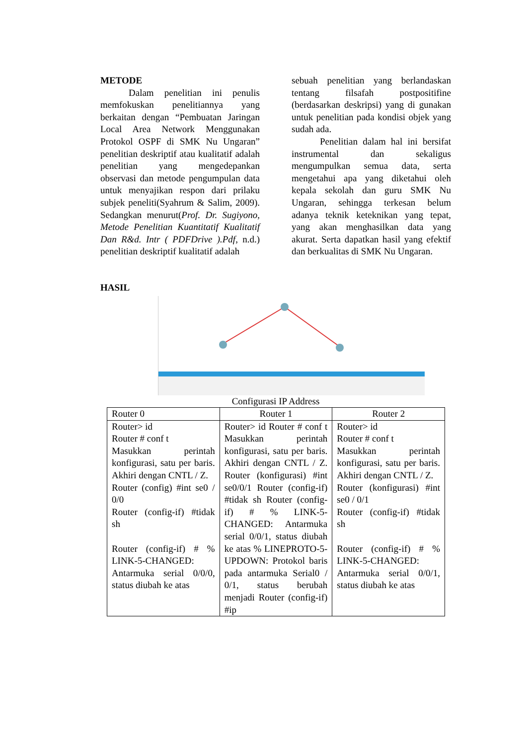METODE
Dalam penelitian ini penulis memfokuskan penelitiannya yang berkaitan dengan “Pembuatan Jaringan Local Area Network Menggunakan Protokol OSPF di SMK Nu Ungaran” penelitian deskriptif atau kualitatif adalah penelitian yang mengedepankan observasi dan metode pengumpulan data untuk menyajikan respon dari prilaku subjek peneliti(Syahrum & Salim, 2009). Sedangkan menurut(Prof. Dr. Sugiyono, Metode Penelitian Kuantitatif Kualitatif Dan R&d. Intr ( PDFDrive ).Pdf, n.d.) penelitian deskriptif kualitatif adalah
sebuah penelitian yang berlandaskan tentang filsafah postpositifine (berdasarkan deskripsi) yang di gunakan untuk penelitian pada kondisi objek yang sudah ada.
Penelitian dalam hal ini bersifat instrumental dan sekaligus mengumpulkan semua data, serta mengetahui apa yang diketahui oleh kepala sekolah dan guru SMK Nu Ungaran, sehingga terkesan belum adanya teknik keteknikan yang tepat, yang akan menghasilkan data yang akurat. Serta dapatkan hasil yang efektif dan berkualitas di SMK Nu Ungaran.
HASIL
Configurasi IP Address
| Router 0 | Router 1 | Router 2 |
| --- | --- | --- |
| Router> id Router # conf t Masukkan perintah konfigurasi, satu per baris. Akhiri dengan CNTL / Z. Router (config) #int se0 / 0/0 Router (config-if) #tidak sh Router (config-if) # % LINK-5-CHANGED: Antarmuka serial 0/0/0, status diubah ke atas | Router> id Router # conf t Masukkan perintah konfigurasi, satu per baris. Akhiri dengan CNTL / Z. Router (konfigurasi) #int se0/0/1 Router (config-if) #tidak sh Router (config-if) # % LINK-5-CHANGED: Antarmuka serial 0/0/1, status diubah ke atas % LINEPROTO-5-UPDOWN: Protokol baris pada antarmuka Serial0 / 0/1, status berubah menjadi Router (config-if) #ip | Router> id Router # conf t Masukkan perintah konfigurasi, satu per baris. Akhiri dengan CNTL / Z. Router (konfigurasi) #int se0 / 0/1 Router (config-if) #tidak sh Router (config-if) # % LINK-5-CHANGED: Antarmuka serial 0/0/1, status diubah ke atas |